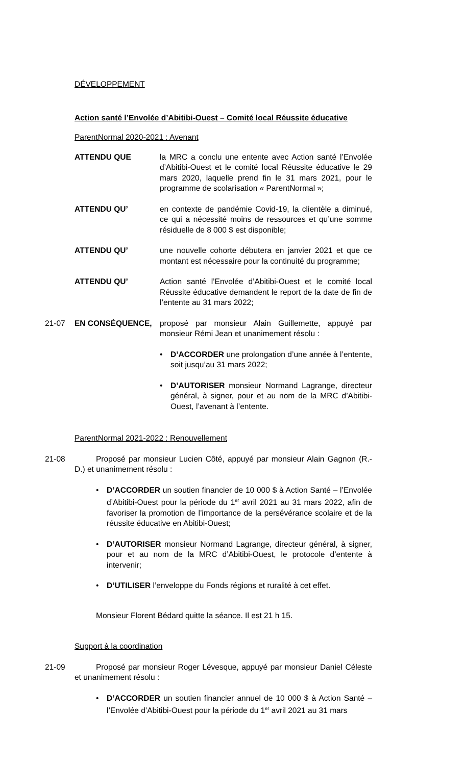DÉVELOPPEMENT
Action santé l’Envolée d’Abitibi-Ouest – Comité local Réussite éducative
ParentNormal 2020-2021 : Avenant
ATTENDU QUE la MRC a conclu une entente avec Action santé l’Envolée d’Abitibi-Ouest et le comité local Réussite éducative le 29 mars 2020, laquelle prend fin le 31 mars 2021, pour le programme de scolarisation « ParentNormal »;
ATTENDU QU’ en contexte de pandémie Covid-19, la clientèle a diminué, ce qui a nécessité moins de ressources et qu’une somme résiduelle de 8 000 $ est disponible;
ATTENDU QU’ une nouvelle cohorte débutera en janvier 2021 et que ce montant est nécessaire pour la continuité du programme;
ATTENDU QU’ Action santé l’Envolée d’Abitibi-Ouest et le comité local Réussite éducative demandent le report de la date de fin de l’entente au 31 mars 2022;
21-07 EN CONSÉQUENCE, proposé par monsieur Alain Guillemette, appuyé par monsieur Rémi Jean et unanimement résolu :
• D’ACCORDER une prolongation d’une année à l’entente, soit jusqu’au 31 mars 2022;
• D’AUTORISER monsieur Normand Lagrange, directeur général, à signer, pour et au nom de la MRC d’Abitibi-Ouest, l’avenant à l’entente.
ParentNormal 2021-2022 : Renouvellement
21-08 Proposé par monsieur Lucien Côté, appuyé par monsieur Alain Gagnon (R.-D.) et unanimement résolu :
• D’ACCORDER un soutien financier de 10 000 $ à Action Santé – l’Envolée d’Abitibi-Ouest pour la période du 1<sup>er</sup> avril 2021 au 31 mars 2022, afin de favoriser la promotion de l’importance de la persévérance scolaire et de la réussite éducative en Abitibi-Ouest;
• D’AUTORISER monsieur Normand Lagrange, directeur général, à signer, pour et au nom de la MRC d’Abitibi-Ouest, le protocole d’entente à intervenir;
• D’UTILISER l’enveloppe du Fonds régions et ruralité à cet effet.
Monsieur Florent Bédard quitte la séance. Il est 21 h 15.
Support à la coordination
21-09 Proposé par monsieur Roger Lévesque, appuyé par monsieur Daniel Céleste et unanimement résolu :
• D’ACCORDER un soutien financier annuel de 10 000 $ à Action Santé – l’Envolée d’Abitibi-Ouest pour la période du 1<sup>er</sup> avril 2021 au 31 mars